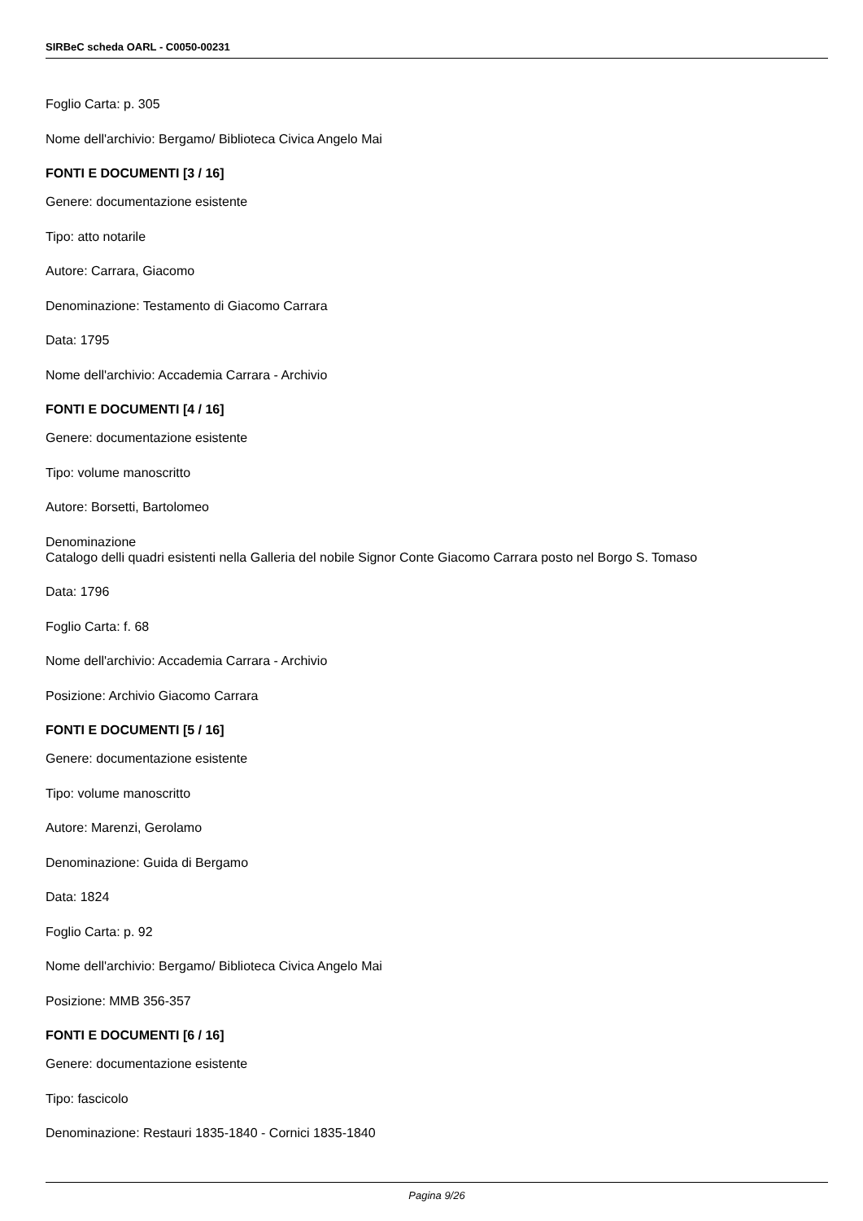SIRBeC scheda OARL - C0050-00231
Foglio Carta: p. 305
Nome dell'archivio: Bergamo/ Biblioteca Civica Angelo Mai
FONTI E DOCUMENTI [3 / 16]
Genere: documentazione esistente
Tipo: atto notarile
Autore: Carrara, Giacomo
Denominazione: Testamento di Giacomo Carrara
Data: 1795
Nome dell'archivio: Accademia Carrara - Archivio
FONTI E DOCUMENTI [4 / 16]
Genere: documentazione esistente
Tipo: volume manoscritto
Autore: Borsetti, Bartolomeo
Denominazione
Catalogo delli quadri esistenti nella Galleria del nobile Signor Conte Giacomo Carrara posto nel Borgo S. Tomaso
Data: 1796
Foglio Carta: f. 68
Nome dell'archivio: Accademia Carrara - Archivio
Posizione: Archivio Giacomo Carrara
FONTI E DOCUMENTI [5 / 16]
Genere: documentazione esistente
Tipo: volume manoscritto
Autore: Marenzi, Gerolamo
Denominazione: Guida di Bergamo
Data: 1824
Foglio Carta: p. 92
Nome dell'archivio: Bergamo/ Biblioteca Civica Angelo Mai
Posizione: MMB 356-357
FONTI E DOCUMENTI [6 / 16]
Genere: documentazione esistente
Tipo: fascicolo
Denominazione: Restauri 1835-1840 - Cornici 1835-1840
Pagina 9/26